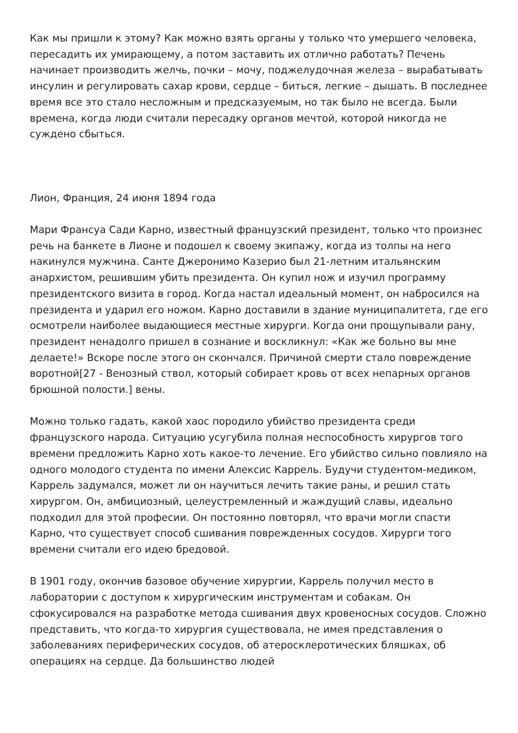Как мы пришли к этому? Как можно взять органы у только что умершего человека, пересадить их умирающему, а потом заставить их отлично работать? Печень начинает производить желчь, почки – мочу, поджелудочная железа – вырабатывать инсулин и регулировать сахар крови, сердце – биться, легкие – дышать. В последнее время все это стало несложным и предсказуемым, но так было не всегда. Были времена, когда люди считали пересадку органов мечтой, которой никогда не суждено сбыться.
Лион, Франция, 24 июня 1894 года
Мари Франсуа Сади Карно, известный французский президент, только что произнес речь на банкете в Лионе и подошел к своему экипажу, когда из толпы на него накинулся мужчина. Санте Джеронимо Казерио был 21-летним итальянским анархистом, решившим убить президента. Он купил нож и изучил программу президентского визита в город. Когда настал идеальный момент, он набросился на президента и ударил его ножом. Карно доставили в здание муниципалитета, где его осмотрели наиболее выдающиеся местные хирурги. Когда они прощупывали рану, президент ненадолго пришел в сознание и воскликнул: «Как же больно вы мне делаете!» Вскоре после этого он скончался. Причиной смерти стало повреждение воротной[27 - Венозный ствол, который собирает кровь от всех непарных органов брюшной полости.] вены.
Можно только гадать, какой хаос породило убийство президента среди французского народа. Ситуацию усугубила полная неспособность хирургов того времени предложить Карно хоть какое-то лечение. Его убийство сильно повлияло на одного молодого студента по имени Алексис Каррель. Будучи студентом-медиком, Каррель задумался, может ли он научиться лечить такие раны, и решил стать хирургом. Он, амбициозный, целеустремленный и жаждущий славы, идеально подходил для этой професии. Он постоянно повторял, что врачи могли спасти Карно, что существует способ сшивания поврежденных сосудов. Хирурги того времени считали его идею бредовой.
В 1901 году, окончив базовое обучение хирургии, Каррель получил место в лаборатории с доступом к хирургическим инструментам и собакам. Он сфокусировался на разработке метода сшивания двух кровеносных сосудов. Сложно представить, что когда-то хирургия существовала, не имея представления о заболеваниях периферических сосудов, об атеросклеротических бляшках, об операциях на сердце. Да большинство людей